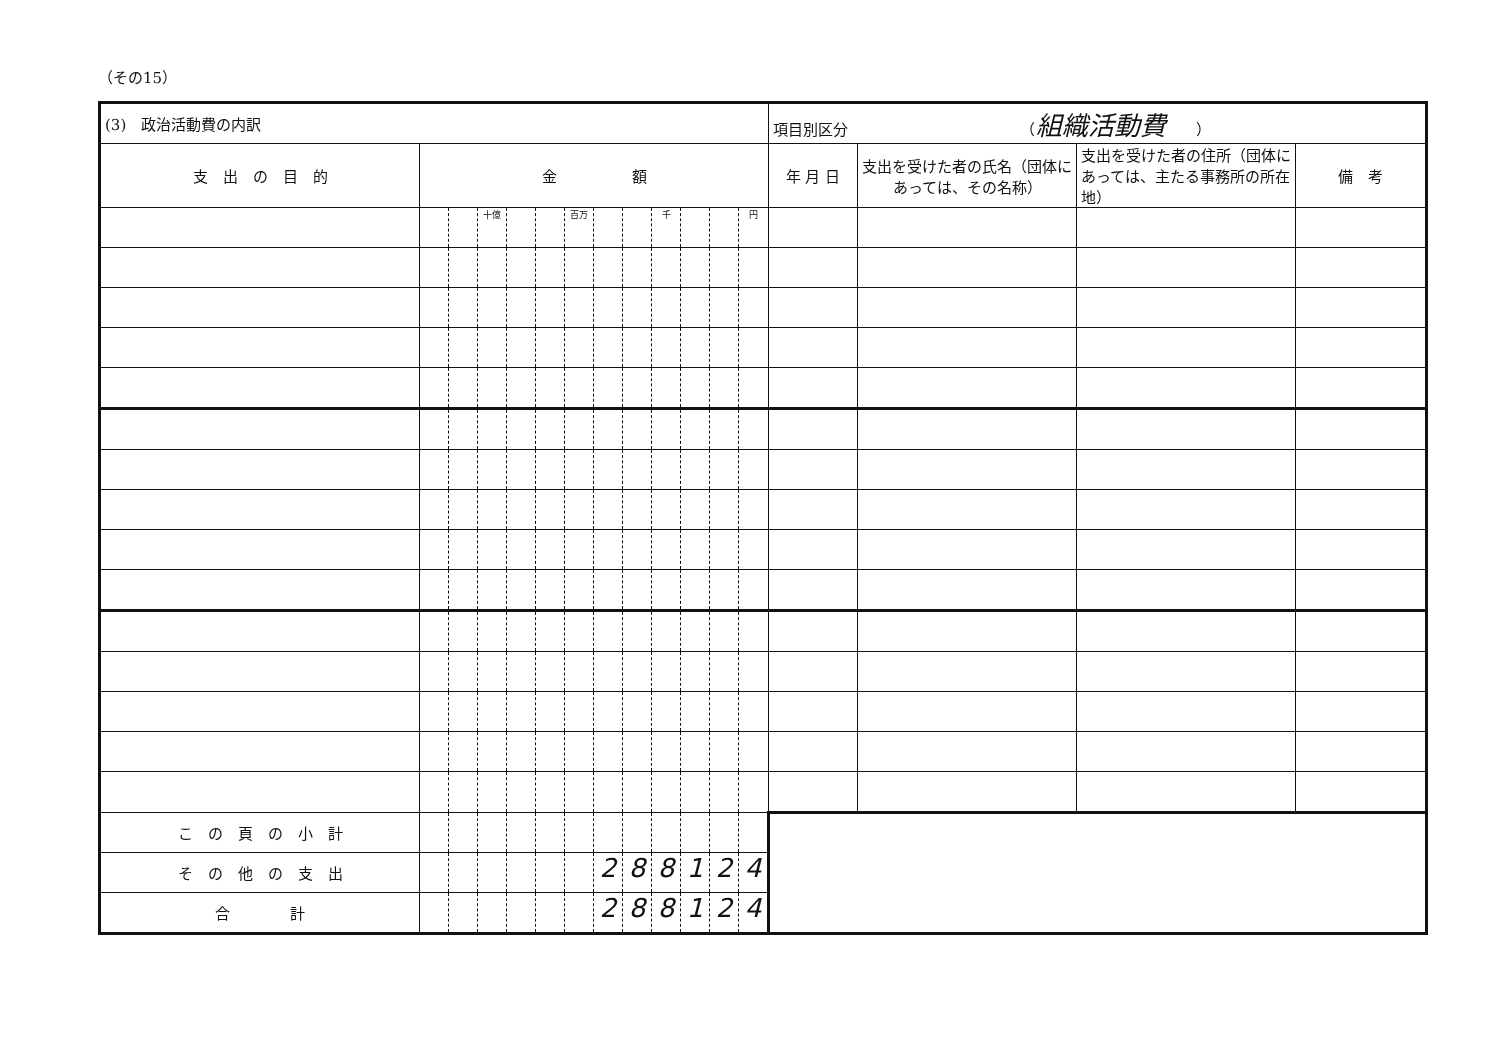（その15）
| (3) 政治活動費の内訳 | | | | | | | | | | | | | 項目別区分 （ 組織活動費 ） | | | |
| 支 出 の 目 的 | 金 額 | | | | | | | | | | | | 年 月 日 | 支出を受けた者の氏名（団体にあっては、その名称） | 支出を受けた者の住所（団体にあっては、主たる事務所の所在地） | 備 考 |
| | | | 十億 | | | 百万 | | | 千 | | | 円 | | | | |
| こ の 頁 の 小 計 | | | | | | | | | | | | | | | | |
| そ の 他 の 支 出 | | | | | | | 2 | 8 | 8 | 1 | 2 | 4 | | | | |
| 合 計 | | | | | | | 2 | 8 | 8 | 1 | 2 | 4 | | | | |